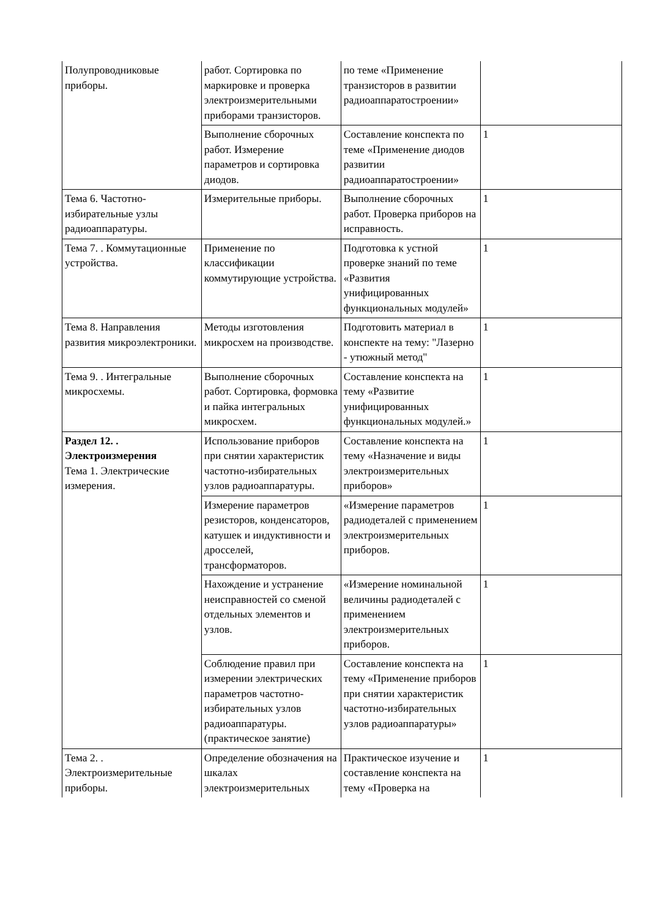| Полупроводниковые приборы. | работ. Сортировка по маркировке и проверка электроизмерительными приборами транзисторов. | по теме «Применение транзисторов в развитии радиоаппаратостроении» | |
| | Выполнение сборочных работ. Измерение параметров и сортировка диодов. | Составление конспекта по теме «Применение диодов развитии радиоаппаратостроении» | 1 |
| Тема 6. Частотно-избирательные узлы радиоаппаратуры. | Измерительные приборы. | Выполнение сборочных работ. Проверка приборов на исправность. | 1 |
| Тема 7. . Коммутационные устройства. | Применение по классификации коммутирующие устройства. | Подготовка к устной проверке знаний по теме «Развития унифицированных функциональных модулей» | 1 |
| Тема 8. Направления развития микроэлектроники. | Методы изготовления микросхем на производстве. | Подготовить материал в конспекте на тему: "Лазерно - утюжный метод" | 1 |
| Тема 9. . Интегральные микросхемы. | Выполнение сборочных работ. Сортировка, формовка и пайка интегральных микросхем. | Составление конспекта на тему «Развитие унифицированных функциональных модулей.» | 1 |
| Раздел 12. . Электроизмерения Тема 1. Электрические измерения. | Использование приборов при снятии характеристик частотно-избирательных узлов радиоаппаратуры. | Составление конспекта на тему «Назначение и виды электроизмерительных приборов» | 1 |
| | Измерение параметров резисторов, конденсаторов, катушек и индуктивности и дросселей, трансформаторов. | «Измерение параметров радиодеталей с применением электроизмерительных приборов. | 1 |
| | Нахождение и устранение неисправностей со сменой отдельных элементов и узлов. | «Измерение номинальной величины радиодеталей с применением электроизмерительных приборов. | 1 |
| | Соблюдение правил при измерении электрических параметров частотно-избирательных узлов радиоаппаратуры. (практическое занятие) | Составление конспекта на тему «Применение приборов при снятии характеристик частотно-избирательных узлов радиоаппаратуры» | 1 |
| Тема 2. . Электроизмерительные приборы. | Определение обозначения на шкалах электроизмерительных | Практическое изучение и составление конспекта на тему «Проверка на | 1 |